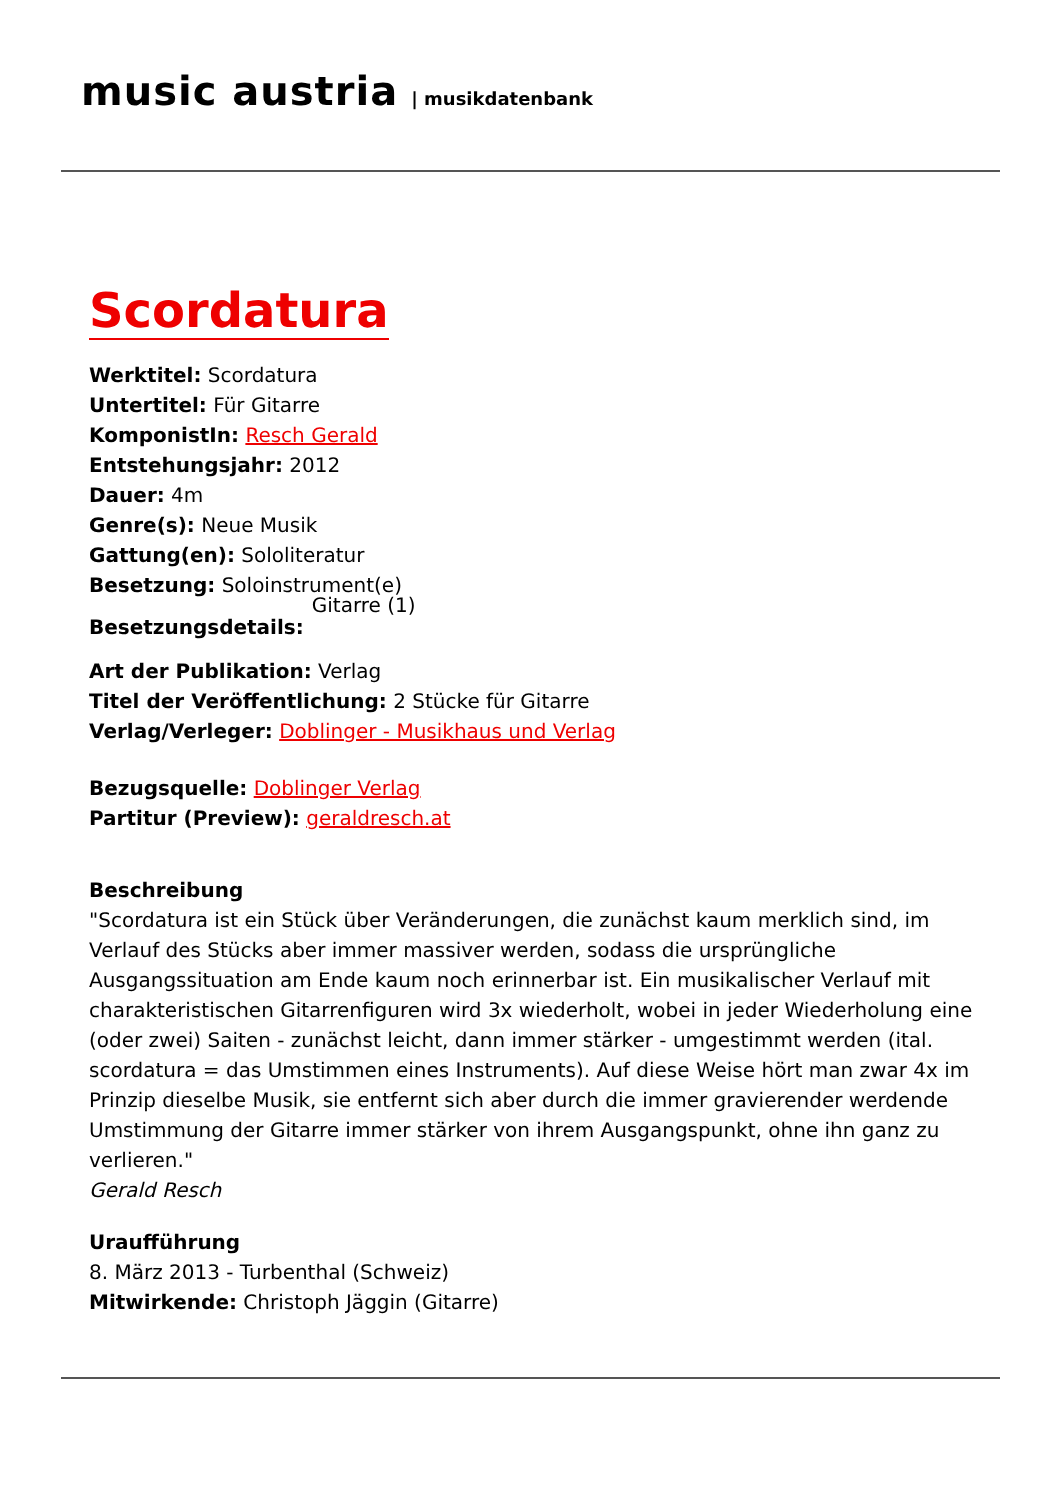music austria | musikdatenbank
Scordatura
Werktitel: Scordatura
Untertitel: Für Gitarre
KomponistIn: Resch Gerald
Entstehungsjahr: 2012
Dauer: 4m
Genre(s): Neue Musik
Gattung(en): Sololiteratur
Besetzung: Soloinstrument(e)
Besetzungsdetails: Gitarre (1)
Art der Publikation: Verlag
Titel der Veröffentlichung: 2 Stücke für Gitarre
Verlag/Verleger: Doblinger - Musikhaus und Verlag
Bezugsquelle: Doblinger Verlag
Partitur (Preview): geraldresch.at
Beschreibung
"Scordatura ist ein Stück über Veränderungen, die zunächst kaum merklich sind, im Verlauf des Stücks aber immer massiver werden, sodass die ursprüngliche Ausgangssituation am Ende kaum noch erinnerbar ist. Ein musikalischer Verlauf mit charakteristischen Gitarrenfiguren wird 3x wiederholt, wobei in jeder Wiederholung eine (oder zwei) Saiten - zunächst leicht, dann immer stärker - umgestimmt werden (ital. scordatura = das Umstimmen eines Instruments). Auf diese Weise hört man zwar 4x im Prinzip dieselbe Musik, sie entfernt sich aber durch die immer gravierender werdende Umstimmung der Gitarre immer stärker von ihrem Ausgangspunkt, ohne ihn ganz zu verlieren."
Gerald Resch
Uraufführung
8. März 2013 - Turbenthal (Schweiz)
Mitwirkende: Christoph Jäggin (Gitarre)